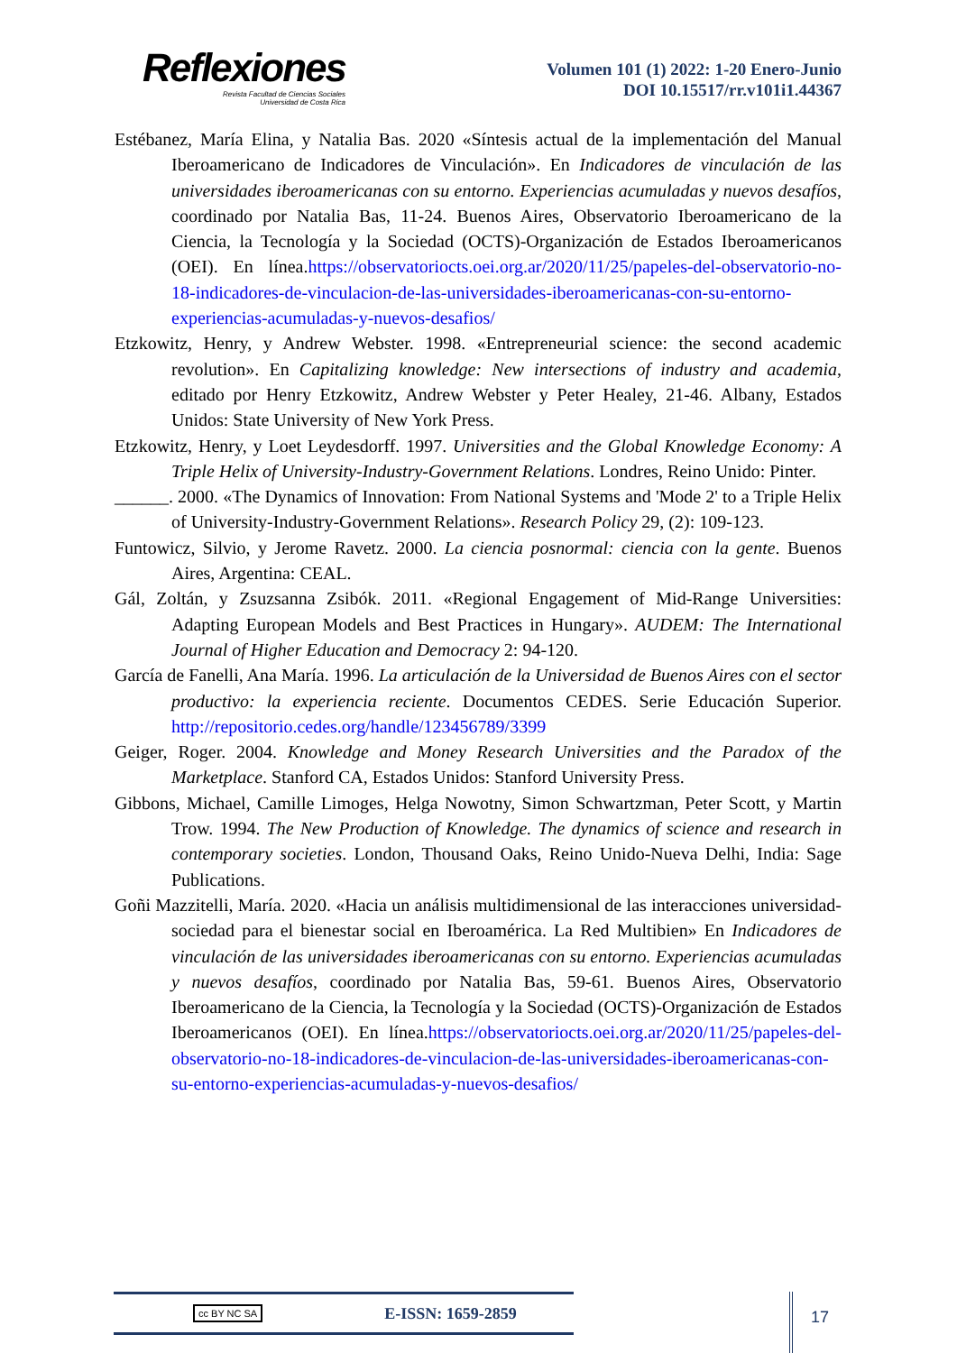Reflexiones
Revista Facultad de Ciencias Sociales
Universidad de Costa Rica
Volumen 101 (1) 2022: 1-20 Enero-Junio
DOI 10.15517/rr.v101i1.44367
Estébanez, María Elina, y Natalia Bas. 2020 «Síntesis actual de la implementación del Manual Iberoamericano de Indicadores de Vinculación». En Indicadores de vinculación de las universidades iberoamericanas con su entorno. Experiencias acumuladas y nuevos desafíos, coordinado por Natalia Bas, 11-24. Buenos Aires, Observatorio Iberoamericano de la Ciencia, la Tecnología y la Sociedad (OCTS)-Organización de Estados Iberoamericanos (OEI). En línea.https://observatoriocts.oei.org.ar/2020/11/25/papeles-del-observatorio-no-18-indicadores-de-vinculacion-de-las-universidades-iberoamericanas-con-su-entorno-experiencias-acumuladas-y-nuevos-desafios/
Etzkowitz, Henry, y Andrew Webster. 1998. «Entrepreneurial science: the second academic revolution». En Capitalizing knowledge: New intersections of industry and academia, editado por Henry Etzkowitz, Andrew Webster y Peter Healey, 21-46. Albany, Estados Unidos: State University of New York Press.
Etzkowitz, Henry, y Loet Leydesdorff. 1997. Universities and the Global Knowledge Economy: A Triple Helix of University-Industry-Government Relations. Londres, Reino Unido: Pinter.
______. 2000. «The Dynamics of Innovation: From National Systems and 'Mode 2' to a Triple Helix of University-Industry-Government Relations». Research Policy 29, (2): 109-123.
Funtowicz, Silvio, y Jerome Ravetz. 2000. La ciencia posnormal: ciencia con la gente. Buenos Aires, Argentina: CEAL.
Gál, Zoltán, y Zsuzsanna Zsibók. 2011. «Regional Engagement of Mid-Range Universities: Adapting European Models and Best Practices in Hungary». AUDEM: The International Journal of Higher Education and Democracy 2: 94-120.
García de Fanelli, Ana María. 1996. La articulación de la Universidad de Buenos Aires con el sector productivo: la experiencia reciente. Documentos CEDES. Serie Educación Superior. http://repositorio.cedes.org/handle/123456789/3399
Geiger, Roger. 2004. Knowledge and Money Research Universities and the Paradox of the Marketplace. Stanford CA, Estados Unidos: Stanford University Press.
Gibbons, Michael, Camille Limoges, Helga Nowotny, Simon Schwartzman, Peter Scott, y Martin Trow. 1994. The New Production of Knowledge. The dynamics of science and research in contemporary societies. London, Thousand Oaks, Reino Unido-Nueva Delhi, India: Sage Publications.
Goñi Mazzitelli, María. 2020. «Hacia un análisis multidimensional de las interacciones universidad-sociedad para el bienestar social en Iberoamérica. La Red Multibien» En Indicadores de vinculación de las universidades iberoamericanas con su entorno. Experiencias acumuladas y nuevos desafíos, coordinado por Natalia Bas, 59-61. Buenos Aires, Observatorio Iberoamericano de la Ciencia, la Tecnología y la Sociedad (OCTS)-Organización de Estados Iberoamericanos (OEI). En línea.https://observatoriocts.oei.org.ar/2020/11/25/papeles-del-observatorio-no-18-indicadores-de-vinculacion-de-las-universidades-iberoamericanas-con-su-entorno-experiencias-acumuladas-y-nuevos-desafios/
cc BY NC SA E-ISSN: 1659-2859 17